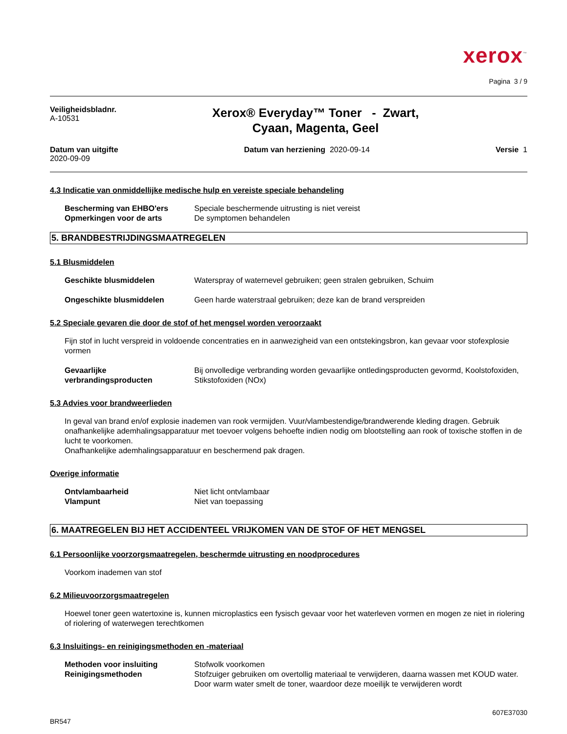xerox<sup>™</sup>
Pagina 3 / 9
Veiligheidsbladnr.
A-10531
Xerox® Everyday™ Toner - Zwart,
Cyaan, Magenta, Geel
Datum van uitgifte
2020-09-09
Datum van herziening 2020-09-14
Versie 1
4.3 Indicatie van onmiddellijke medische hulp en vereiste speciale behandeling
Bescherming van EHBO'ers Speciale beschermende uitrusting is niet vereist
Opmerkingen voor de arts De symptomen behandelen
5. BRANDBESTRIJDINGSMAATREGELEN
5.1 Blusmiddelen
Geschikte blusmiddelen Waterspray of waternevel gebruiken; geen stralen gebruiken, Schuim
Ongeschikte blusmiddelen Geen harde waterstraal gebruiken; deze kan de brand verspreiden
5.2 Speciale gevaren die door de stof of het mengsel worden veroorzaakt
Fijn stof in lucht verspreid in voldoende concentraties en in aanwezigheid van een ontstekingsbron, kan gevaar voor stofexplosie vormen
Gevaarlijke
verbrandingsproducten Bij onvolledige verbranding worden gevaarlijke ontledingsproducten gevormd, Koolstofoxiden, Stikstofoxiden (NOx)
5.3 Advies voor brandweerlieden
In geval van brand en/of explosie inademen van rook vermijden. Vuur/vlambestendige/brandwerende kleding dragen. Gebruik onafhankelijke ademhalingsapparatuur met toevoer volgens behoefte indien nodig om blootstelling aan rook of toxische stoffen in de lucht te voorkomen.
Onafhankelijke ademhalingsapparatuur en beschermend pak dragen.
Overige informatie
Ontvlambaarheid Niet licht ontvlambaar
Vlampunt Niet van toepassing
6. MAATREGELEN BIJ HET ACCIDENTEEL VRIJKOMEN VAN DE STOF OF HET MENGSEL
6.1 Persoonlijke voorzorgsmaatregelen, beschermde uitrusting en noodprocedures
Voorkom inademen van stof
6.2 Milieuvoorzorgsmaatregelen
Hoewel toner geen watertoxine is, kunnen microplastics een fysisch gevaar voor het waterleven vormen en mogen ze niet in riolering of riolering of waterwegen terechtkomen
6.3 Insluitings- en reinigingsmethoden en -materiaal
Methoden voor insluiting Stofwolk voorkomen
Reinigingsmethoden Stofzuiger gebruiken om overtollig materiaal te verwijderen, daarna wassen met KOUD water. Door warm water smelt de toner, waardoor deze moeilijk te verwijderen wordt
BR547 607E37030